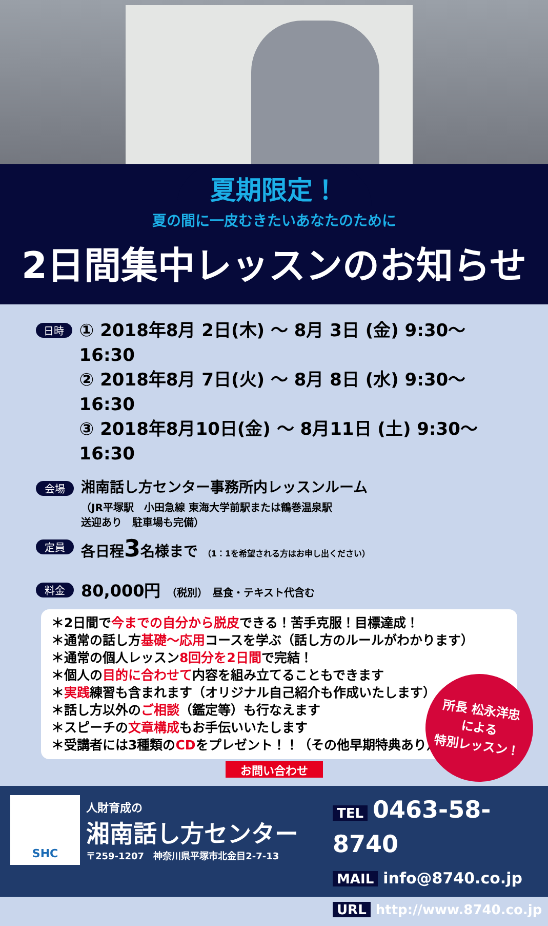夏期限定！
夏の間に一皮むきたいあなたのために
2日間集中レッスンのお知らせ
日時
① 2018年8月 2日(木) ～ 8月 3日 (金) 9:30～16:30
② 2018年8月 7日(火) ～ 8月 8日 (水) 9:30～16:30
③ 2018年8月10日(金) ～ 8月11日 (土) 9:30～16:30
会場
湘南話し方センター事務所内レッスンルーム
（JR平塚駅　小田急線 東海大学前駅または鶴巻温泉駅
送迎あり　駐車場も完備）
定員
各日程3名様まで （1：1を希望される方はお申し出ください）
料金
80,000円 （税別）　昼食・テキスト代含む
所長 松永洋忠
による
特別レッスン！
＊2日間で今までの自分から脱皮できる！苦手克服！目標達成！
＊通常の話し方基礎～応用コースを学ぶ（話し方のルールがわかります）
＊通常の個人レッスン8回分を2日間で完結！
＊個人の目的に合わせて内容を組み立てることもできます
＊実践練習も含まれます（オリジナル自己紹介も作成いたします）
＊話し方以外のご相談（鑑定等）も行なえます
＊スピーチの文章構成もお手伝いいたします
＊受講者には3種類のCDをプレゼント！！（その他早期特典あり）
お問い合わせ
SHC
人財育成の
湘南話し方センター
〒259-1207　神奈川県平塚市北金目2-7-13
TEL 0463-58-8740
MAIL info@8740.co.jp
URL http://www.8740.co.jp